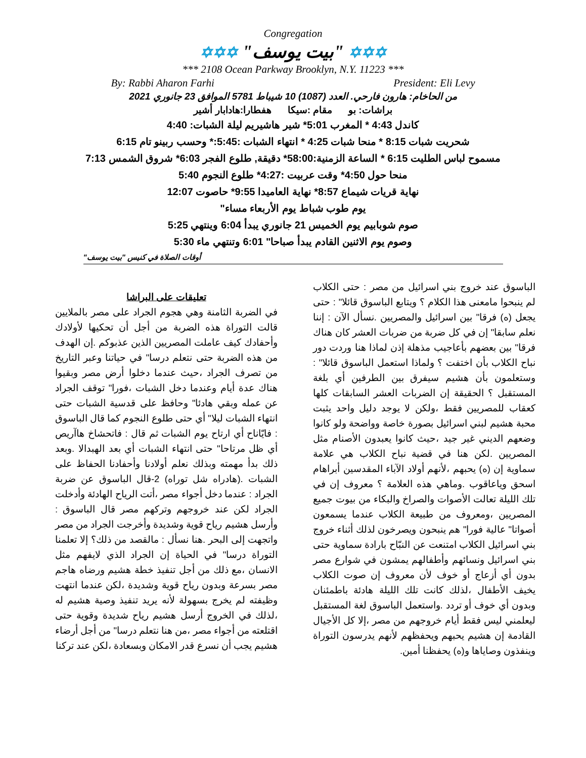Congregation
✡✡✡ "بيت يوسف" ✡✡✡
*** 2108 Ocean Parkway Brooklyn, N.Y. 11223 ***
By: Rabbi Aharon Farhi President: Eli Levy
من الحاخام: هارون فارحي. العدد (1087) 10 شيباط 5781 الموافق 23 جانوري 2021
براشات: بو مقام :سيكا هفطارا:هادابار أشير
كاندل 4:43 * المغرب 5:01* شير هاشيريم ليلة الشبات: 4:40
شحريت شبات 8:15 * منحا شبات 4:25 * انتهاء الشبات :5:45:* وحسب ربينو تام 6:15
مسموح لباس الطليت 6:15 * الساعة الزمنية:58:00* دقيقة, طلوع الفجر 6:03* شروق الشمس 7:13
منحا حول 4:50* وقت عربيت :4:27* طلوع النجوم 5:40
نهاية قريات شيماع 8:57* نهاية العاميدا 9:55* حاصوت 12:07
يوم طوب شباط يوم الأربعاء مساء"
صوم شوبابيم يوم الخميس 21 جانوري يبدأ 6:04 وينتهي 5:25
وصوم يوم الاثنين القادم يبدأ صباحا" 6:01 وتنتهي ماء 5:30
أوقات الصلاة في كنيس "بيت يوسف"
الباسوق عند خروج بني اسرائيل من مصر : حتى الكلاب لم ينبحوا مامعنى هذا الكلام ؟ ويتابع الباسوق قائلا" : حتى يجعل (ه) فرقا" بين اسرائيل والمصريين .نسأل الآن : إننا نعلم سابقا" إن في كل ضربة من ضربات العشر كان هناك فرقا" بين بعضهم بأعاجيب مذهلة إذن لماذا هنا وردت دور نباح الكلاب بأن اختفت ؟ ولماذا استعمل الباسوق قائلا" : وستعلمون بأن هشيم سيفرق بين الطرفين أي بلغة المستقبل ؟ الحقيقة إن الضربات العشر السابقات كلها كعقاب للمصريين فقط ،ولكن لا يوجد دليل واحد يثبت محبة هشيم لبني اسرائيل بصورة خاصة وواضحة ولو كانوا وضعهم الديني غير جيد ،حيث كانوا يعبدون الأصنام مثل المصريين .لكن هنا في قضية نباح الكلاب هي علامة سماوية إن (ه) يحبهم ،لأنهم أولاد الآباء المقدسين أبراهام اسحق وياعاقوب .وماهي هذه العلامة ؟ معروف إن في تلك الليلة تعالت الأصوات والصراخ والبكاء من بيوت جميع المصريين ،ومعروف من طبيعة الكلاب عندما يسمعون أصواتا" عالية فورا" هم ينبحون ويصرخون لذلك أثناء خروج بني اسرائيل الكلاب امتنعت عن النبّاح بارادة سماوية حتى بني اسرائيل ونسائهم وأطفالهم يمشون في شوارع مصر بدون أي أزعاج أو خوف لأن معروف إن صوت الكلاب يخيف الأطفال ،لذلك كانت تلك الليلة هادئة باطمئنان وبدون أي خوف أو تردد .واستعمل الباسوق لغة المستقبل ليعلمني ليس فقط أيام خروجهم من مصر ،إلا كل الأجيال القادمة إن هشيم يحبهم ويحفظهم لأنهم يدرسون التوراة وينفذون وصاياها و(ه) يحفظنا أمين.
تعليقات على البراشا
في الضربة الثامنة وهي هجوم الجراد على مصر بالملايين قالت التوراة هذه الضربة من أجل أن تحكيها لأولادك وأحفادك كيف عاملت المصريين الذين عذبوكم .إن الهدف من هذه الضربة حتى نتعلم درسا" في حياتنا وعبر التاريخ من تصرف الجراد ،حيث عندما دخلوا أرض مصر وبقيوا هناك عدة أيام وعندما دخل الشبات ،فورا" توقف الجراد عن عمله وبقي هادئا" وحافظ على قدسية الشبات حتى انتهاء الشبات ليلا" أي حتى طلوع النجوم كما قال الباسوق : فايّاناح أي ارتاح يوم الشبات ثم قال : فاتحشاخ هاآريص أي ظل مرتاحا" حتى انتهاء الشبات أي بعد الهبدالا .وبعد ذلك بدأ مهمته وبذلك نعلم أولادنا وأحفادنا الحفاظ على الشبات .(هادراه شل توراه) 2-قال الباسوق عن ضربة الجراد : عندما دخل أجواء مصر ،أتت الرياح الهادئة وأدخلت الجراد لكن عند خروجهم وتركهم مصر قال الباسوق : وأرسل هشيم رياح قوية وشديدة وأخرجت الجراد من مصر واتجهت إلى البحر .هنا نسأل : مالقصد من ذلك؟ إلا تعلمنا التوراة درسا" في الحياة إن الجراد الذي لايفهم مثل الانسان ،مع ذلك من أجل تنفيذ خطة هشيم ورضاه هاجم مصر بسرعة وبدون رياح قوية وشديدة ،لكن عندما انتهت وظيفته لم يخرج بسهولة لأنه يريد تنفيذ وصية هشيم له ،لذلك في الخروج أرسل هشيم رياح شديدة وقوية حتى اقتلعته من أجواء مصر ،من هنا نتعلم درسا" من أجل أرضاء هشيم يجب أن نسرع قدر الامكان وبسعادة ،لكن عند تركنا